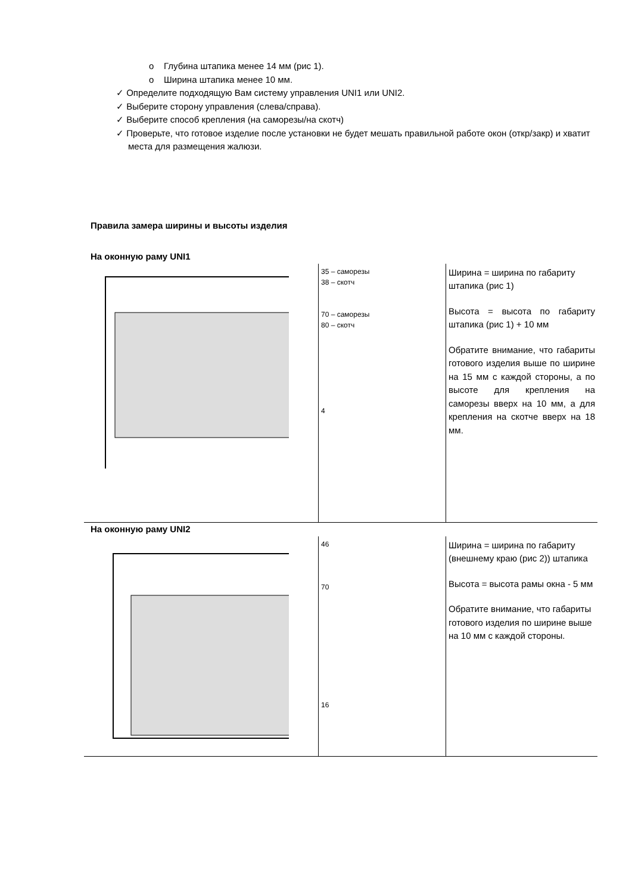o Глубина штапика менее 14 мм (рис 1).
o Ширина штапика менее 10 мм.
✓ Определите подходящую Вам систему управления UNI1 или UNI2.
✓ Выберите сторону управления (слева/справа).
✓ Выберите способ крепления (на саморезы/на скотч)
✓ Проверьте, что готовое изделие после установки не будет мешать правильной работе окон (откр/закр) и хватит места для размещения жалюзи.
Правила замера ширины и высоты изделия
На оконную раму UNI1
| | 35 – саморезы 38 – скотч 70 – саморезы 80 – скотч 4 | Ширина = ширина по габариту штапика (рис 1) Высота = высота по габариту штапика (рис 1) + 10 мм Обратите внимание, что габариты готового изделия выше по ширине на 15 мм с каждой стороны, а по высоте для крепления на саморезы вверх на 10 мм, а для крепления на скотче вверх на 18 мм. |
На оконную раму UNI2
| | 46 70 16 | Ширина = ширина по габариту (внешнему краю (рис 2)) штапика Высота = высота рамы окна - 5 мм Обратите внимание, что габариты готового изделия по ширине выше на 10 мм с каждой стороны. |